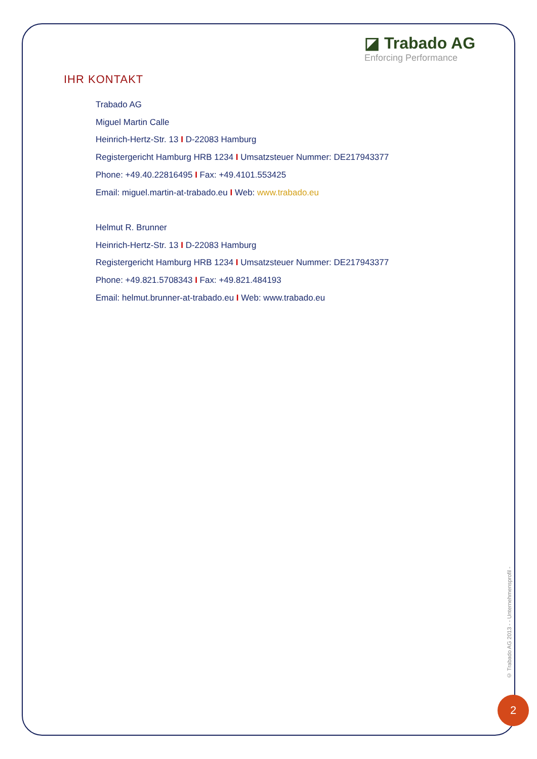◪ Trabado AG
Enforcing Performance
IHR KONTAKT
Trabado AG
Miguel Martin Calle
Heinrich-Hertz-Str. 13 I D-22083 Hamburg
Registergericht Hamburg HRB 1234 I Umsatzsteuer Nummer: DE217943377
Phone: +49.40.22816495 I Fax: +49.4101.553425
Email: miguel.martin-at-trabado.eu I Web: www.trabado.eu
Helmut R. Brunner
Heinrich-Hertz-Str. 13 I D-22083 Hamburg
Registergericht Hamburg HRB 1234 I Umsatzsteuer Nummer: DE217943377
Phone: +49.821.5708343 I Fax: +49.821.484193
Email: helmut.brunner-at-trabado.eu I Web: www.trabado.eu
© Trabado AG 2013 - - Unternehmensprofil -
2